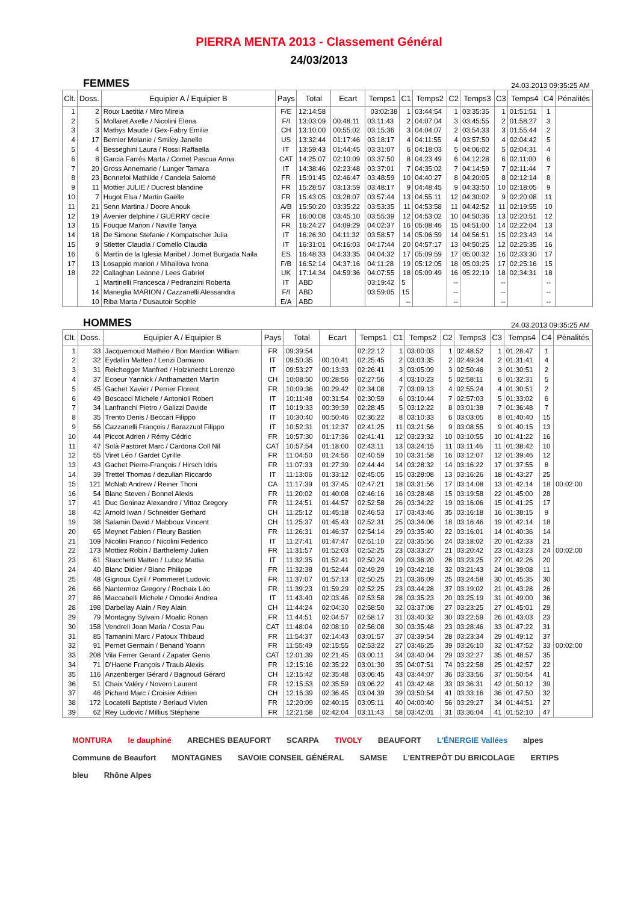PIERRA MENTA 2013 - Classement Général
24/03/2013
FEMMES 24.03.2013 09:35:25 AM
| Clt. | Doss. | Equipier A / Equipier B | Pays | Total | Ecart | Temps1 | C1 | Temps2 | C2 | Temps3 | C3 | Temps4 | C4 | Pénalités |
| --- | --- | --- | --- | --- | --- | --- | --- | --- | --- | --- | --- | --- | --- | --- |
| 1 | 2 | Roux Laetitia / Miro Mireia | F/E | 12:14:58 | | 03:02:38 | 1 | 03:44:54 | 1 | 03:35:35 | 1 | 01:51:51 | 1 | |
| 2 | 5 | Mollaret Axelle / Nicolini Elena | F/I | 13:03:09 | 00:48:11 | 03:11:43 | 2 | 04:07:04 | 3 | 03:45:55 | 2 | 01:58:27 | 3 | |
| 3 | 3 | Mathys Maude / Gex-Fabry Emilie | CH | 13:10:00 | 00:55:02 | 03:15:36 | 3 | 04:04:07 | 2 | 03:54:33 | 3 | 01:55:44 | 2 | |
| 4 | 17 | Bernier Melanie / Smiley Janelle | US | 13:32:44 | 01:17:46 | 03:18:17 | 4 | 04:11:55 | 4 | 03:57:50 | 4 | 02:04:42 | 5 | |
| 5 | 4 | Besseghini Laura / Rossi Raffaella | IT | 13:59:43 | 01:44:45 | 03:31:07 | 6 | 04:18:03 | 5 | 04:06:02 | 5 | 02:04:31 | 4 | |
| 6 | 8 | Garcia Farrés Marta / Comet Pascua Anna | CAT | 14:25:07 | 02:10:09 | 03:37:50 | 8 | 04:23:49 | 6 | 04:12:28 | 6 | 02:11:00 | 6 | |
| 7 | 20 | Gross Annemarie / Lunger Tamara | IT | 14:38:46 | 02:23:48 | 03:37:01 | 7 | 04:35:02 | 7 | 04:14:59 | 7 | 02:11:44 | 7 | |
| 8 | 23 | Bonnefoi Mathilde / Candela Salomé | FR | 15:01:45 | 02:46:47 | 03:48:59 | 10 | 04:40:27 | 8 | 04:20:05 | 8 | 02:12:14 | 8 | |
| 9 | 11 | Mottier JULIE / Ducrest blandine | FR | 15:28:57 | 03:13:59 | 03:48:17 | 9 | 04:48:45 | 9 | 04:33:50 | 10 | 02:18:05 | 9 | |
| 10 | 7 | Hugot Elsa / Martin Gaëlle | FR | 15:43:05 | 03:28:07 | 03:57:44 | 13 | 04:55:11 | 12 | 04:30:02 | 9 | 02:20:08 | 11 | |
| 11 | 21 | Senn Martina / Doore Anouk | A/B | 15:50:20 | 03:35:22 | 03:53:35 | 11 | 04:53:58 | 11 | 04:42:52 | 11 | 02:19:55 | 10 | |
| 12 | 19 | Avenier delphine / GUERRY cecile | FR | 16:00:08 | 03:45:10 | 03:55:39 | 12 | 04:53:02 | 10 | 04:50:36 | 13 | 02:20:51 | 12 | |
| 13 | 16 | Fouque Manon / Naville Tanya | FR | 16:24:27 | 04:09:29 | 04:02:37 | 16 | 05:08:46 | 15 | 04:51:00 | 14 | 02:22:04 | 13 | |
| 14 | 18 | De Simone Stefanie / Kompatscher Julia | IT | 16:26:30 | 04:11:32 | 03:58:57 | 14 | 05:06:59 | 14 | 04:56:51 | 15 | 02:23:43 | 14 | |
| 15 | 9 | Stletter Claudia / Comello Claudia | IT | 16:31:01 | 04:16:03 | 04:17:44 | 20 | 04:57:17 | 13 | 04:50:25 | 12 | 02:25:35 | 16 | |
| 16 | 6 | Martín de la Iglesia Maribel / Jornet Burgada Naila | ES | 16:48:33 | 04:33:35 | 04:04:32 | 17 | 05:09:59 | 17 | 05:00:32 | 16 | 02:33:30 | 17 | |
| 17 | 13 | Losappio marion / Mihailova Ivona | F/B | 16:52:14 | 04:37:16 | 04:11:28 | 19 | 05:12:05 | 18 | 05:03:25 | 17 | 02:25:16 | 15 | |
| 18 | 22 | Callaghan Leanne / Lees Gabriel | UK | 17:14:34 | 04:59:36 | 04:07:55 | 18 | 05:09:49 | 16 | 05:22:19 | 18 | 02:34:31 | 18 | |
| | 1 | Martinelli Francesca / Pedranzini Roberta | IT | ABD | | 03:19:42 | 5 | | -- | | -- | | -- | |
| | 14 | Maneglia MARION / Cazzanelli Alessandra | F/I | ABD | | 03:59:05 | 15 | | -- | | -- | | -- | |
| | 10 | Riba Marta / Dusautoir Sophie | E/A | ABD | | | -- | | -- | | -- | | -- | |
HOMMES 24.03.2013 09:35:25 AM
| Clt. | Doss. | Equipier A / Equipier B | Pays | Total | Ecart | Temps1 | C1 | Temps2 | C2 | Temps3 | C3 | Temps4 | C4 | Pénalités |
| --- | --- | --- | --- | --- | --- | --- | --- | --- | --- | --- | --- | --- | --- | --- |
| 1 | 33 | Jacquemoud Mathéo / Bon Mardion William | FR | 09:39:54 | | 02:22:12 | 1 | 03:00:03 | 1 | 02:48:52 | 1 | 01:28:47 | 1 | |
| 2 | 32 | Eydallin Matteo / Lenzi Damiano | IT | 09:50:35 | 00:10:41 | 02:25:45 | 2 | 03:03:35 | 2 | 02:49:34 | 2 | 01:31:41 | 4 | |
| 3 | 31 | Reichegger Manfred / Holzknecht Lorenzo | IT | 09:53:27 | 00:13:33 | 02:26:41 | 3 | 03:05:09 | 3 | 02:50:46 | 3 | 01:30:51 | 2 | |
| 4 | 37 | Ecoeur Yannick / Anthamatten Martin | CH | 10:08:50 | 00:28:56 | 02:27:56 | 4 | 03:10:23 | 5 | 02:58:11 | 6 | 01:32:31 | 5 | |
| 5 | 45 | Gachet Xavier / Perrier Florent | FR | 10:09:36 | 00:29:42 | 02:34:08 | 7 | 03:09:13 | 4 | 02:55:24 | 4 | 01:30:51 | 2 | |
| 6 | 49 | Boscacci Michele / Antonioli Robert | IT | 10:11:48 | 00:31:54 | 02:30:59 | 6 | 03:10:44 | 7 | 02:57:03 | 5 | 01:33:02 | 6 | |
| 7 | 34 | Lanfranchi Pietro / Galizzi Davide | IT | 10:19:33 | 00:39:39 | 02:28:45 | 5 | 03:12:22 | 8 | 03:01:38 | 7 | 01:36:48 | 7 | |
| 8 | 35 | Trento Denis / Beccari Filippo | IT | 10:30:40 | 00:50:46 | 02:36:22 | 8 | 03:10:33 | 6 | 03:03:05 | 8 | 01:40:40 | 15 | |
| 9 | 56 | Cazzanelli François / Barazzuol Filippo | IT | 10:52:31 | 01:12:37 | 02:41:25 | 11 | 03:21:56 | 9 | 03:08:55 | 9 | 01:40:15 | 13 | |
| 10 | 44 | Piccot Adrien / Rémy Cédric | FR | 10:57:30 | 01:17:36 | 02:41:41 | 12 | 03:23:32 | 10 | 03:10:55 | 10 | 01:41:22 | 16 | |
| 11 | 47 | Solà Pastoret Marc / Cardona Coll Nil | CAT | 10:57:54 | 01:18:00 | 02:43:11 | 13 | 03:24:15 | 11 | 03:11:46 | 11 | 01:38:42 | 10 | |
| 12 | 55 | Viret Léo / Gardet Cyrille | FR | 11:04:50 | 01:24:56 | 02:40:59 | 10 | 03:31:58 | 16 | 03:12:07 | 12 | 01:39:46 | 12 | |
| 13 | 43 | Gachet Pierre-François / Hirsch Idris | FR | 11:07:33 | 01:27:39 | 02:44:44 | 14 | 03:28:32 | 14 | 03:16:22 | 17 | 01:37:55 | 8 | |
| 14 | 39 | Trettel Thomas / dezulian Riccardo | IT | 11:13:06 | 01:33:12 | 02:45:05 | 15 | 03:28:08 | 13 | 03:16:26 | 18 | 01:43:27 | 25 | |
| 15 | 121 | McNab Andrew / Reiner Thoni | CA | 11:17:39 | 01:37:45 | 02:47:21 | 18 | 03:31:56 | 17 | 03:14:08 | 13 | 01:42:14 | 18 | 00:02:00 |
| 16 | 54 | Blanc Steven / Bonnel Alexis | FR | 11:20:02 | 01:40:08 | 02:46:16 | 16 | 03:28:48 | 15 | 03:19:58 | 22 | 01:45:00 | 28 | |
| 17 | 41 | Duc Goninaz Alexandre / Vittoz Gregory | FR | 11:24:51 | 01:44:57 | 02:52:58 | 26 | 03:34:22 | 19 | 03:16:06 | 15 | 01:41:25 | 17 | |
| 18 | 42 | Arnold Iwan / Schneider Gerhard | CH | 11:25:12 | 01:45:18 | 02:46:53 | 17 | 03:43:46 | 35 | 03:16:18 | 16 | 01:38:15 | 9 | |
| 19 | 38 | Salamin David / Mabboux Vincent | CH | 11:25:37 | 01:45:43 | 02:52:31 | 25 | 03:34:06 | 18 | 03:16:46 | 19 | 01:42:14 | 18 | |
| 20 | 65 | Meynet Fabien / Fleury Bastien | FR | 11:26:31 | 01:46:37 | 02:54:14 | 29 | 03:35:40 | 22 | 03:16:01 | 14 | 01:40:36 | 14 | |
| 21 | 109 | Nicolini Franco / Nicolini Federico | IT | 11:27:41 | 01:47:47 | 02:51:10 | 22 | 03:35:56 | 24 | 03:18:02 | 20 | 01:42:33 | 21 | |
| 22 | 173 | Mottiez Robin / Barthelemy Julien | FR | 11:31:57 | 01:52:03 | 02:52:25 | 23 | 03:33:27 | 21 | 03:20:42 | 23 | 01:43:23 | 24 | 00:02:00 |
| 23 | 61 | Stacchetti Matteo / Luboz Mattia | IT | 11:32:35 | 01:52:41 | 02:50:24 | 20 | 03:36:20 | 26 | 03:23:25 | 27 | 01:42:26 | 20 | |
| 24 | 40 | Blanc Didier / Blanc Philippe | FR | 11:32:38 | 01:52:44 | 02:49:29 | 19 | 03:42:18 | 32 | 03:21:43 | 24 | 01:39:08 | 11 | |
| 25 | 48 | Gignoux Cyril / Pommeret Ludovic | FR | 11:37:07 | 01:57:13 | 02:50:25 | 21 | 03:36:09 | 25 | 03:24:58 | 30 | 01:45:35 | 30 | |
| 26 | 66 | Nantermoz Gregory / Rochaix Léo | FR | 11:39:23 | 01:59:29 | 02:52:25 | 23 | 03:44:28 | 37 | 03:19:02 | 21 | 01:43:28 | 26 | |
| 27 | 86 | Maccabelli Michele / Omodei Andrea | IT | 11:43:40 | 02:03:46 | 02:53:58 | 28 | 03:35:23 | 20 | 03:25:19 | 31 | 01:49:00 | 36 | |
| 28 | 198 | Darbellay Alain / Rey Alain | CH | 11:44:24 | 02:04:30 | 02:58:50 | 32 | 03:37:08 | 27 | 03:23:25 | 27 | 01:45:01 | 29 | |
| 29 | 79 | Montagny Sylvain / Moalic Ronan | FR | 11:44:51 | 02:04:57 | 02:58:17 | 31 | 03:40:32 | 30 | 03:22:59 | 26 | 01:43:03 | 23 | |
| 30 | 158 | Vendrell Joan Maria / Costa Pau | CAT | 11:48:04 | 02:08:10 | 02:56:08 | 30 | 03:35:48 | 23 | 03:28:46 | 33 | 01:47:22 | 31 | |
| 31 | 85 | Tamanini Marc / Patoux Thibaud | FR | 11:54:37 | 02:14:43 | 03:01:57 | 37 | 03:39:54 | 28 | 03:23:34 | 29 | 01:49:12 | 37 | |
| 32 | 91 | Pernet Germain / Benand Yoann | FR | 11:55:49 | 02:15:55 | 02:53:22 | 27 | 03:46:25 | 39 | 03:26:10 | 32 | 01:47:52 | 33 | 00:02:00 |
| 33 | 208 | Vila Ferrer Gerard / Zapater Genis | CAT | 12:01:39 | 02:21:45 | 03:00:11 | 34 | 03:40:04 | 29 | 03:32:27 | 35 | 01:48:57 | 35 | |
| 34 | 71 | D'Haene François / Traub Alexis | FR | 12:15:16 | 02:35:22 | 03:01:30 | 35 | 04:07:51 | 74 | 03:22:58 | 25 | 01:42:57 | 22 | |
| 35 | 116 | Anzenberger Gérard / Bagnoud Gérard | CH | 12:15:42 | 02:35:48 | 03:06:45 | 43 | 03:44:07 | 36 | 03:33:56 | 37 | 01:50:54 | 41 | |
| 36 | 51 | Chaix Valéry / Novero Laurent | FR | 12:15:53 | 02:35:59 | 03:06:22 | 41 | 03:42:48 | 33 | 03:36:31 | 42 | 01:50:12 | 39 | |
| 37 | 46 | Pichard Marc / Croisier Adrien | CH | 12:16:39 | 02:36:45 | 03:04:39 | 39 | 03:50:54 | 41 | 03:33:16 | 36 | 01:47:50 | 32 | |
| 38 | 172 | Locatelli Baptiste / Berlaud Vivien | FR | 12:20:09 | 02:40:15 | 03:05:11 | 40 | 04:00:40 | 56 | 03:29:27 | 34 | 01:44:51 | 27 | |
| 39 | 62 | Rey Ludovic / Millius Stéphane | FR | 12:21:58 | 02:42:04 | 03:11:43 | 58 | 03:42:01 | 31 | 03:36:04 | 41 | 01:52:10 | 47 | |
MONTURA le dauphiné ARECHES BEAUFORT SCARPA TIVOLY BEAUFORT L'ÉNERGIE Vallées alpes Commune de Beaufort MONTAGNES SAVOIE CONSEIL GÉNÉRAL SAMSE L'ENTREPÔT DU BRICOLAGE ERTIPS bleu Rhône Alpes